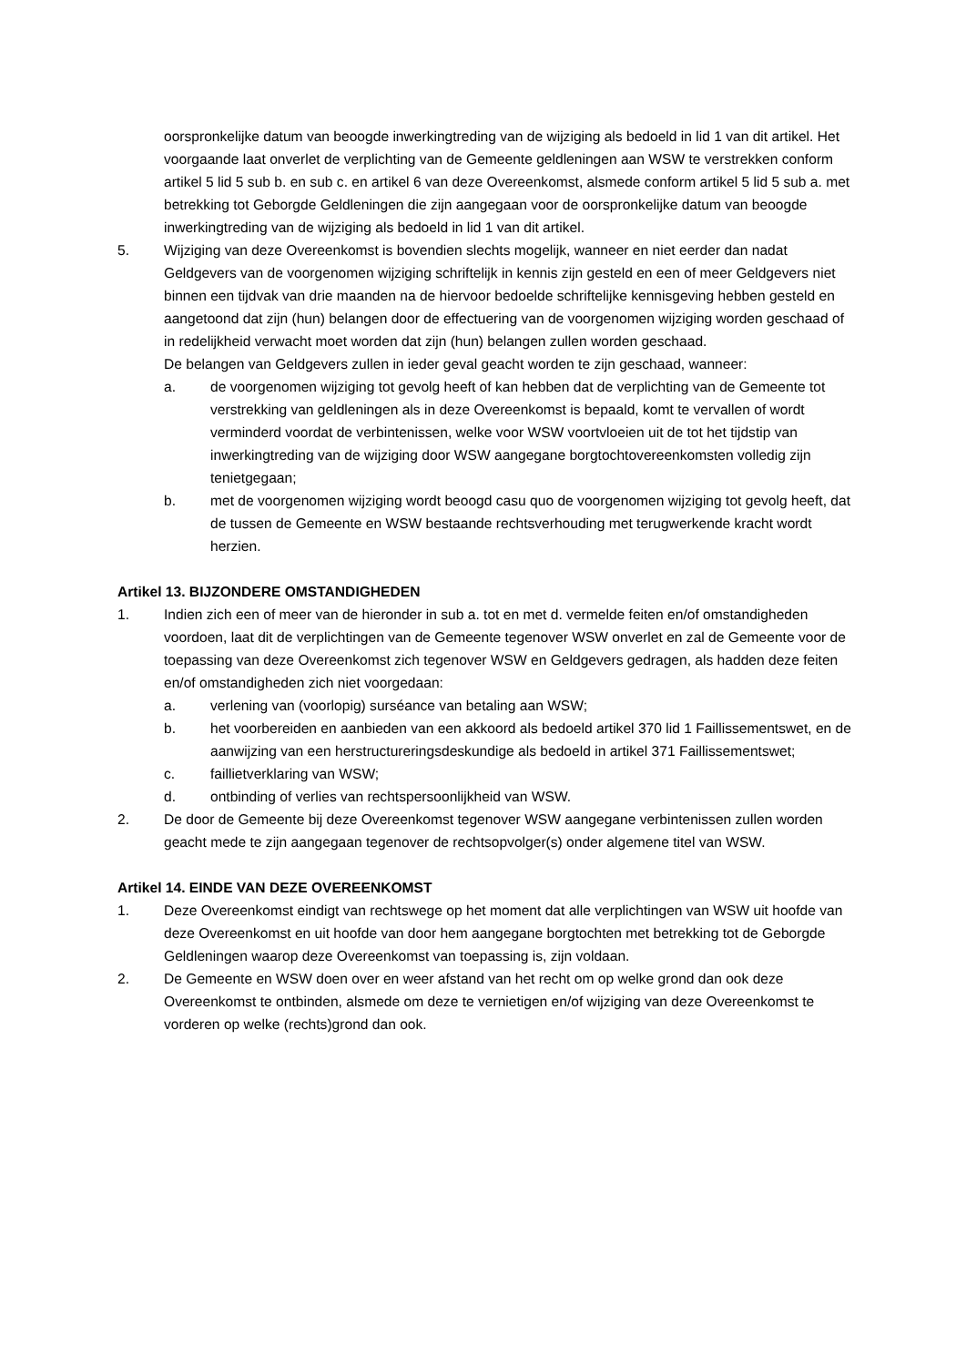oorspronkelijke datum van beoogde inwerkingtreding van de wijziging als bedoeld in lid 1 van dit artikel. Het voorgaande laat onverlet de verplichting van de Gemeente geldleningen aan WSW te verstrekken conform artikel 5 lid 5 sub b. en sub c. en artikel 6 van deze Overeenkomst, alsmede conform artikel 5 lid 5 sub a. met betrekking tot Geborgde Geldleningen die zijn aangegaan voor de oorspronkelijke datum van beoogde inwerkingtreding van de wijziging als bedoeld in lid 1 van dit artikel.
5. Wijziging van deze Overeenkomst is bovendien slechts mogelijk, wanneer en niet eerder dan nadat Geldgevers van de voorgenomen wijziging schriftelijk in kennis zijn gesteld en een of meer Geldgevers niet binnen een tijdvak van drie maanden na de hiervoor bedoelde schriftelijke kennisgeving hebben gesteld en aangetoond dat zijn (hun) belangen door de effectuering van de voorgenomen wijziging worden geschaad of in redelijkheid verwacht moet worden dat zijn (hun) belangen zullen worden geschaad.
De belangen van Geldgevers zullen in ieder geval geacht worden te zijn geschaad, wanneer:
a. de voorgenomen wijziging tot gevolg heeft of kan hebben dat de verplichting van de Gemeente tot verstrekking van geldleningen als in deze Overeenkomst is bepaald, komt te vervallen of wordt verminderd voordat de verbintenissen, welke voor WSW voortvloeien uit de tot het tijdstip van inwerkingtreding van de wijziging door WSW aangegane borgtochtovereenkomsten volledig zijn tenietgegaan;
b. met de voorgenomen wijziging wordt beoogd casu quo de voorgenomen wijziging tot gevolg heeft, dat de tussen de Gemeente en WSW bestaande rechtsverhouding met terugwerkende kracht wordt herzien.
Artikel 13. BIJZONDERE OMSTANDIGHEDEN
1. Indien zich een of meer van de hieronder in sub a. tot en met d. vermelde feiten en/of omstandigheden voordoen, laat dit de verplichtingen van de Gemeente tegenover WSW onverlet en zal de Gemeente voor de toepassing van deze Overeenkomst zich tegenover WSW en Geldgevers gedragen, als hadden deze feiten en/of omstandigheden zich niet voorgedaan:
a. verlening van (voorlopig) surséance van betaling aan WSW;
b. het voorbereiden en aanbieden van een akkoord als bedoeld artikel 370 lid 1 Faillissementswet, en de aanwijzing van een herstructureringsdeskundige als bedoeld in artikel 371 Faillissementswet;
c. faillietverklaring van WSW;
d. ontbinding of verlies van rechtspersoonlijkheid van WSW.
2. De door de Gemeente bij deze Overeenkomst tegenover WSW aangegane verbintenissen zullen worden geacht mede te zijn aangegaan tegenover de rechtsopvolger(s) onder algemene titel van WSW.
Artikel 14. EINDE VAN DEZE OVEREENKOMST
1. Deze Overeenkomst eindigt van rechtswege op het moment dat alle verplichtingen van WSW uit hoofde van deze Overeenkomst en uit hoofde van door hem aangegane borgtochten met betrekking tot de Geborgde Geldleningen waarop deze Overeenkomst van toepassing is, zijn voldaan.
2. De Gemeente en WSW doen over en weer afstand van het recht om op welke grond dan ook deze Overeenkomst te ontbinden, alsmede om deze te vernietigen en/of wijziging van deze Overeenkomst te vorderen op welke (rechts)grond dan ook.